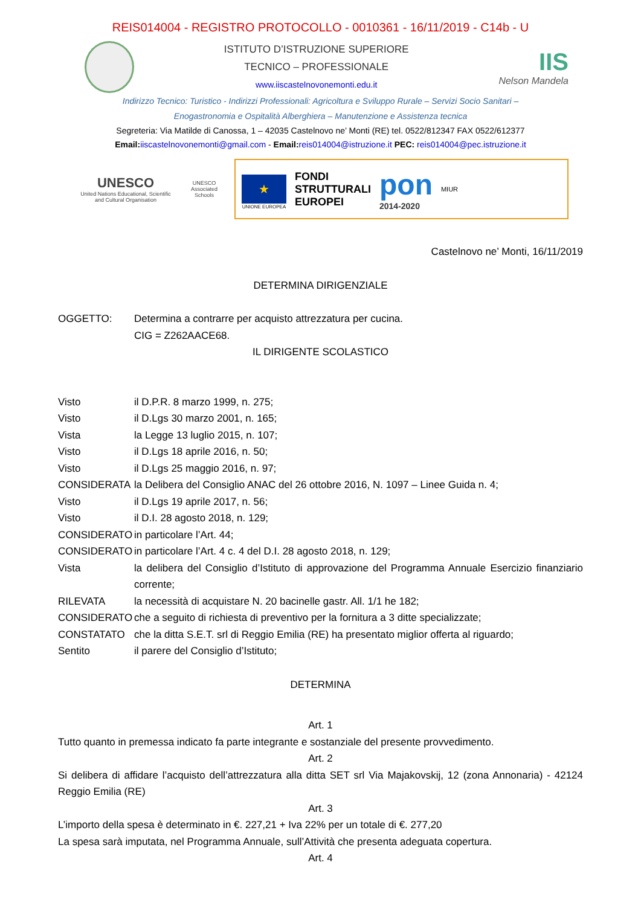REIS014004 - REGISTRO PROTOCOLLO - 0010361 - 16/11/2019 - C14b - U
ISTITUTO D’ISTRUZIONE SUPERIORE
TECNICO – PROFESSIONALE
www.iiscastelnovonemonti.edu.it
IIS
Nelson Mandela
Indirizzo Tecnico: Turistico - Indirizzi Professionali: Agricoltura e Sviluppo Rurale – Servizi Socio Sanitari –
Enogastronomia e Ospitalità Alberghiera – Manutenzione e Assistenza tecnica
Segreteria: Via Matilde di Canossa, 1 – 42035 Castelnovo ne’ Monti (RE) tel. 0522/812347 FAX 0522/612377
Email: iiscastelnovonemonti@gmail.com - Email: reis014004@istruzione.it PEC: reis014004@pec.istruzione.it
UNESCO
United Nations Educational, Scientific and Cultural Organisation
UNESCO Associated Schools
★
UNIONE EUROPEA
FONDI
STRUTTURALI
EUROPEI
pon
2014-2020
MIUR
Castelnovo ne’ Monti, 16/11/2019
DETERMINA DIRIGENZIALE
OGGETTO: Determina a contrarre per acquisto attrezzatura per cucina.
CIG = Z262AACE68.
IL DIRIGENTE SCOLASTICO
Visto il D.P.R. 8 marzo 1999, n. 275;
Visto il D.Lgs 30 marzo 2001, n. 165;
Vista la Legge 13 luglio 2015, n. 107;
Visto il D.Lgs 18 aprile 2016, n. 50;
Visto il D.Lgs 25 maggio 2016, n. 97;
CONSIDERATA la Delibera del Consiglio ANAC del 26 ottobre 2016, N. 1097 – Linee Guida n. 4;
Visto il D.Lgs 19 aprile 2017, n. 56;
Visto il D.I. 28 agosto 2018, n. 129;
CONSIDERATO in particolare l’Art. 44;
CONSIDERATO in particolare l’Art. 4 c. 4 del D.I. 28 agosto 2018, n. 129;
Vista la delibera del Consiglio d’Istituto di approvazione del Programma Annuale Esercizio finanziario corrente;
RILEVATA la necessità di acquistare N. 20 bacinelle gastr. All. 1/1 he 182;
CONSIDERATO che a seguito di richiesta di preventivo per la fornitura a 3 ditte specializzate;
CONSTATATO che la ditta S.E.T. srl di Reggio Emilia (RE) ha presentato miglior offerta al riguardo;
Sentito il parere del Consiglio d’Istituto;
DETERMINA
Art. 1
Tutto quanto in premessa indicato fa parte integrante e sostanziale del presente provvedimento.
Art. 2
Si delibera di affidare l’acquisto dell’attrezzatura alla ditta SET srl Via Majakovskij, 12 (zona Annonaria) - 42124 Reggio Emilia (RE)
Art. 3
L’importo della spesa è determinato in €. 227,21 + Iva 22% per un totale di €. 277,20
La spesa sarà imputata, nel Programma Annuale, sull’Attività che presenta adeguata copertura.
Art. 4